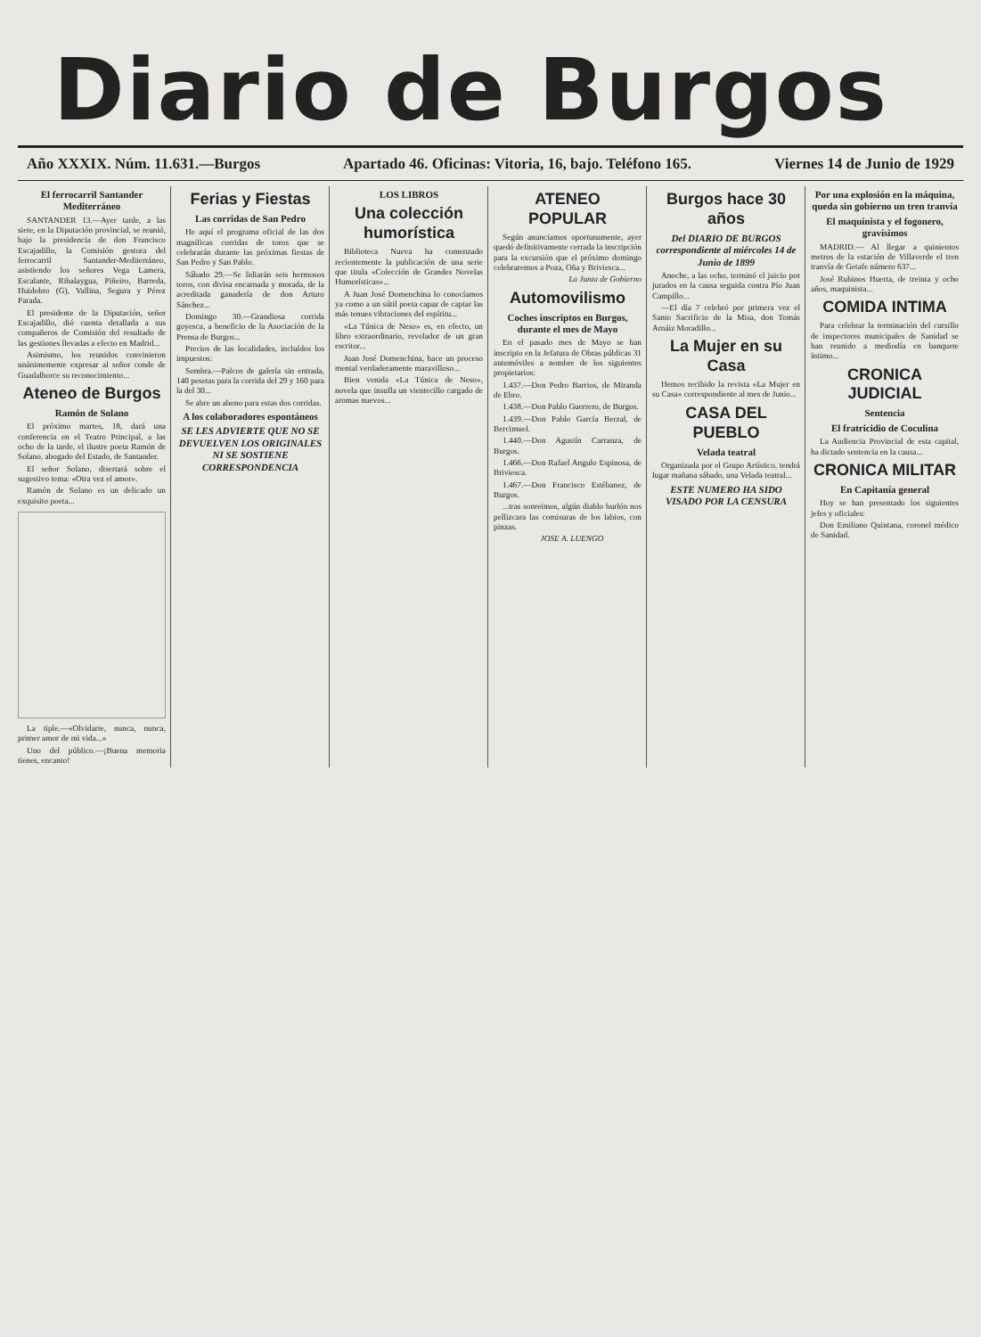Diario de Burgos
Año XXXIX. Núm. 11.631.—Burgos Apartado 46. Oficinas: Vitoria, 16, bajo. Teléfono 165. Viernes 14 de Junio de 1929
El ferrocarril Santander Mediterráneo
SANTANDER 13.—Ayer tarde, a las siete, en la Diputación provincial, se reunió, bajo la presidencia de don Francisco Escajadillo, la Comisión gestora del ferrocarril Santander-Mediterráneo, asistiendo los señores Vega Lamera, Escalante, Ribalaygua, Piñeiro, Barreda, Huidobro (G), Vallina, Segura y Pérez Parada.
El presidente de la Diputación, señor Escajadillo, dió cuenta detallada a sus compañeros de Comisión del resultado de las gestiones llevadas a efecto en Madrid...
Asimismo, los reunidos convinieron unánimemente expresar al señor conde de Guadalhorce su reconocimiento...
Ateneo de Burgos
Ramón de Solano
El próximo martes, 18, dará una conferencia en el Teatro Principal, a las ocho de la tarde, el ilustre poeta Ramón de Solano, abogado del Estado, de Santander.
El señor Solano, disertará sobre el sugestivo tema: «Otra vez el amor».
Ramón de Solano es un delicado un exquisito poeta...
La tiple.—«Olvidarte, nunca, nunca, primer amor de mi vida...»
Uno del público.—¡Buena memoria tienes, encanto!
Ferias y Fiestas
Las corridas de San Pedro
He aquí el programa oficial de las dos magníficas corridas de toros que se celebrarán durante las próximas fiestas de San Pedro y San Pablo.
Sábado 29.—Se lidiarán seis hermosos toros, con divisa encarnada y morada, de la acreditada ganadería de don Arturo Sánchez...
Domingo 30.—Grandiosa corrida goyesca, a beneficio de la Asociación de la Prensa de Burgos...
Precios de las localidades, incluídos los impuestos:
Sombra.—Palcos de galería sin entrada, 140 pesetas para la corrida del 29 y 160 para la del 30...
Se abre un abono para estas dos corridas.
A los colaboradores espontáneos
SE LES ADVIERTE QUE NO SE DEVUELVEN LOS ORIGINALES NI SE SOSTIENE CORRESPONDENCIA
LOS LIBROS
Una colección humorística
Biblioteca Nueva ha comenzado recientemente la publicación de una serie que titula «Colección de Grandes Novelas Humorísticas»...
A Juan José Domenchina lo conocíamos ya como a un sútil poeta capaz de captar las más tenues vibraciones del espíritu...
«La Túnica de Neso» es, en efecto, un libro extraordinario, revelador de un gran escritor...
Juan José Domenchina, hace un proceso mental verdaderamente maravilloso...
Bien venida «La Túnica de Neso», novela que insufla un vientecillo cargado de aromas nuevos...
ATENEO POPULAR
Según anunciamos oportunamente, ayer quedó definitivamente cerrada la inscripción para la excursión que el próximo domingo celebraremos a Poza, Oña y Briviesca...
La Junta de Gobierno
Automovilismo
Coches inscriptos en Burgos, durante el mes de Mayo
En el pasado mes de Mayo se han inscripto en la Jefatura de Obras públicas 31 automóviles a nombre de los siguientes propietarios:
1.437.—Don Pedro Barrios, de Miranda de Ebro.
1.438.—Don Pablo Guerrero, de Burgos.
1.439.—Don Pablo García Berzal, de Bercimuel.
1.440.—Don Agustín Carranza, de Burgos.
1.466.—Don Rafael Angulo Espinosa, de Briviesca.
1.467.—Don Francisco Estébanez, de Burgos.
...tras sonreimos, algún diablo burlón nos pellizcara las comisuras de los labios, con pinzas.
JOSE A. LUENGO
Burgos hace 30 años
Del DIARIO DE BURGOS correspondiente al miércoles 14 de Junio de 1899
Anoche, a las ocho, terminó el juicio por jurados en la causa seguida contra Pío Juan Campillo...
—El día 7 celebró por primera vez el Santo Sacrificio de la Misa, don Tomás Arnáiz Moradillo...
La Mujer en su Casa
Hemos recibido la revista «La Mujer en su Casa» correspondiente al mes de Junio...
CASA DEL PUEBLO
Velada teatral
Organizada por el Grupo Artístico, tendrá lugar mañana sábado, una Velada teatral...
ESTE NUMERO HA SIDO VISADO POR LA CENSURA
Por una explosión en la máquina, queda sin gobierno un tren tranvía
El maquinista y el fogonero, gravísimos
MADRID.— Al llegar a quinientos metros de la estación de Villaverde el tren tranvía de Getafe número 637...
José Rubinos Huerta, de treinta y ocho años, maquinista...
COMIDA INTIMA
Para celebrar la terminación del cursillo de inspectores municipales de Sanidad se han reunido a mediodía en banquete íntimo...
CRONICA JUDICIAL
Sentencia
El fratricidio de Coculina
La Audiencia Provincial de esta capital, ha dictado sentencia en la causa...
CRONICA MILITAR
En Capitanía general
Hoy se han presentado los siguientes jefes y oficiales:
Don Emiliano Quintana, coronel médico de Sanidad.